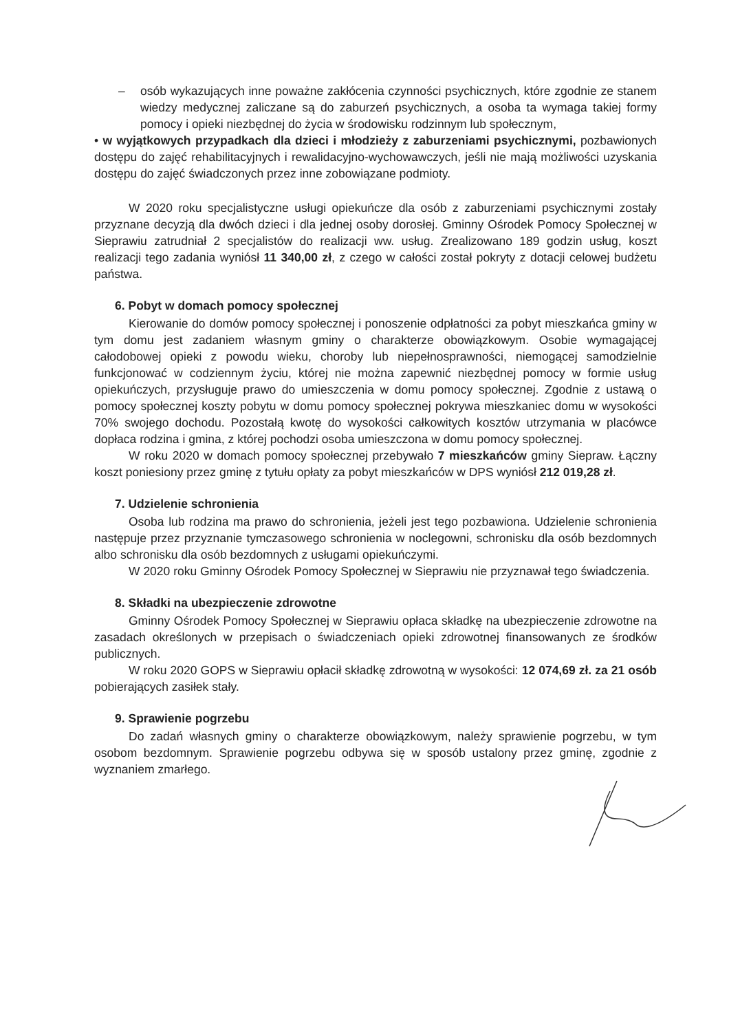– osób wykazujących inne poważne zakłócenia czynności psychicznych, które zgodnie ze stanem wiedzy medycznej zaliczane są do zaburzeń psychicznych, a osoba ta wymaga takiej formy pomocy i opieki niezbędnej do życia w środowisku rodzinnym lub społecznym,
• w wyjątkowych przypadkach dla dzieci i młodzieży z zaburzeniami psychicznymi, pozbawionych dostępu do zajęć rehabilitacyjnych i rewalidacyjno-wychowawczych, jeśli nie mają możliwości uzyskania dostępu do zajęć świadczonych przez inne zobowiązane podmioty.
W 2020 roku specjalistyczne usługi opiekuńcze dla osób z zaburzeniami psychicznymi zostały przyznane decyzją dla dwóch dzieci i dla jednej osoby dorosłej. Gminny Ośrodek Pomocy Społecznej w Sieprawiu zatrudniał 2 specjalistów do realizacji ww. usług. Zrealizowano 189 godzin usług, koszt realizacji tego zadania wyniósł 11 340,00 zł, z czego w całości został pokryty z dotacji celowej budżetu państwa.
6. Pobyt w domach pomocy społecznej
Kierowanie do domów pomocy społecznej i ponoszenie odpłatności za pobyt mieszkańca gminy w tym domu jest zadaniem własnym gminy o charakterze obowiązkowym. Osobie wymagającej całodobowej opieki z powodu wieku, choroby lub niepełnosprawności, niemogącej samodzielnie funkcjonować w codziennym życiu, której nie można zapewnić niezbędnej pomocy w formie usług opiekuńczych, przysługuje prawo do umieszczenia w domu pomocy społecznej. Zgodnie z ustawą o pomocy społecznej koszty pobytu w domu pomocy społecznej pokrywa mieszkaniec domu w wysokości 70% swojego dochodu. Pozostałą kwotę do wysokości całkowitych kosztów utrzymania w placówce dopłaca rodzina i gmina, z której pochodzi osoba umieszczona w domu pomocy społecznej.
W roku 2020 w domach pomocy społecznej przebywało 7 mieszkańców gminy Siepraw. Łączny koszt poniesiony przez gminę z tytułu opłaty za pobyt mieszkańców w DPS wyniósł 212 019,28 zł.
7. Udzielenie schronienia
Osoba lub rodzina ma prawo do schronienia, jeżeli jest tego pozbawiona. Udzielenie schronienia następuje przez przyznanie tymczasowego schronienia w noclegowni, schronisku dla osób bezdomnych albo schronisku dla osób bezdomnych z usługami opiekuńczymi.
W 2020 roku Gminny Ośrodek Pomocy Społecznej w Sieprawiu nie przyznawał tego świadczenia.
8. Składki na ubezpieczenie zdrowotne
Gminny Ośrodek Pomocy Społecznej w Sieprawiu opłaca składkę na ubezpieczenie zdrowotne na zasadach określonych w przepisach o świadczeniach opieki zdrowotnej finansowanych ze środków publicznych.
W roku 2020 GOPS w Sieprawiu opłacił składkę zdrowotną w wysokości: 12 074,69 zł. za 21 osób pobierających zasiłek stały.
9. Sprawienie pogrzebu
Do zadań własnych gminy o charakterze obowiązkowym, należy sprawienie pogrzebu, w tym osobom bezdomnym. Sprawienie pogrzebu odbywa się w sposób ustalony przez gminę, zgodnie z wyznaniem zmarłego.